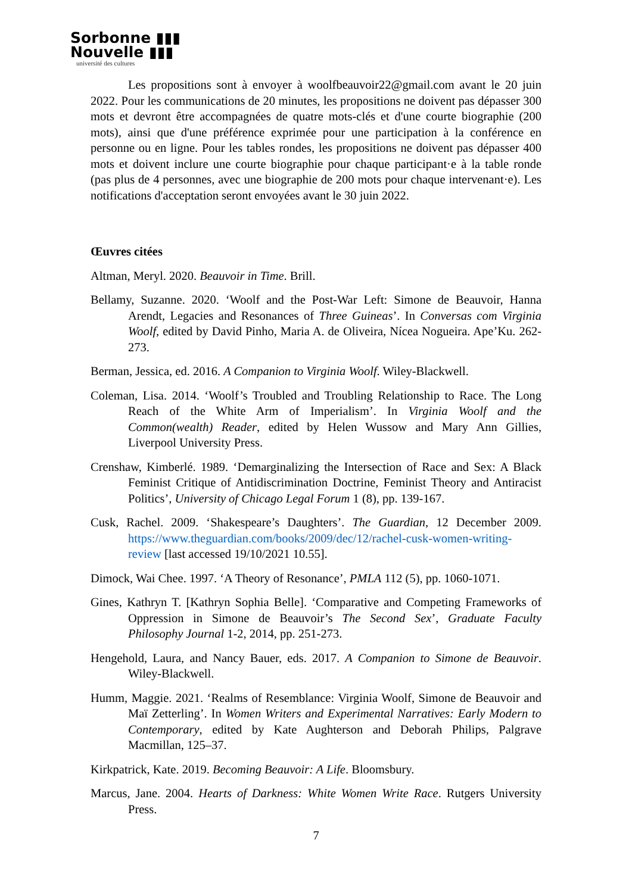Sorbonne ▮▮▮
Nouvelle ▮▮▮
université des cultures
Les propositions sont à envoyer à woolfbeauvoir22@gmail.com avant le 20 juin 2022. Pour les communications de 20 minutes, les propositions ne doivent pas dépasser 300 mots et devront être accompagnées de quatre mots-clés et d'une courte biographie (200 mots), ainsi que d'une préférence exprimée pour une participation à la conférence en personne ou en ligne. Pour les tables rondes, les propositions ne doivent pas dépasser 400 mots et doivent inclure une courte biographie pour chaque participant·e à la table ronde (pas plus de 4 personnes, avec une biographie de 200 mots pour chaque intervenant·e). Les notifications d'acceptation seront envoyées avant le 30 juin 2022.
Œuvres citées
Altman, Meryl. 2020. Beauvoir in Time. Brill.
Bellamy, Suzanne. 2020. ‘Woolf and the Post-War Left: Simone de Beauvoir, Hanna Arendt, Legacies and Resonances of Three Guineas’. In Conversas com Virginia Woolf, edited by David Pinho, Maria A. de Oliveira, Nícea Nogueira. Ape’Ku. 262-273.
Berman, Jessica, ed. 2016. A Companion to Virginia Woolf. Wiley-Blackwell.
Coleman, Lisa. 2014. ‘Woolf’s Troubled and Troubling Relationship to Race. The Long Reach of the White Arm of Imperialism’. In Virginia Woolf and the Common(wealth) Reader, edited by Helen Wussow and Mary Ann Gillies, Liverpool University Press.
Crenshaw, Kimberlé. 1989. ‘Demarginalizing the Intersection of Race and Sex: A Black Feminist Critique of Antidiscrimination Doctrine, Feminist Theory and Antiracist Politics’, University of Chicago Legal Forum 1 (8), pp. 139-167.
Cusk, Rachel. 2009. ‘Shakespeare’s Daughters’. The Guardian, 12 December 2009. https://www.theguardian.com/books/2009/dec/12/rachel-cusk-women-writing-review [last accessed 19/10/2021 10.55].
Dimock, Wai Chee. 1997. ‘A Theory of Resonance’, PMLA 112 (5), pp. 1060-1071.
Gines, Kathryn T. [Kathryn Sophia Belle]. ‘Comparative and Competing Frameworks of Oppression in Simone de Beauvoir’s The Second Sex’, Graduate Faculty Philosophy Journal 1-2, 2014, pp. 251-273.
Hengehold, Laura, and Nancy Bauer, eds. 2017. A Companion to Simone de Beauvoir. Wiley-Blackwell.
Humm, Maggie. 2021. ‘Realms of Resemblance: Virginia Woolf, Simone de Beauvoir and Maï Zetterling’. In Women Writers and Experimental Narratives: Early Modern to Contemporary, edited by Kate Aughterson and Deborah Philips, Palgrave Macmillan, 125–37.
Kirkpatrick, Kate. 2019. Becoming Beauvoir: A Life. Bloomsbury.
Marcus, Jane. 2004. Hearts of Darkness: White Women Write Race. Rutgers University Press.
7